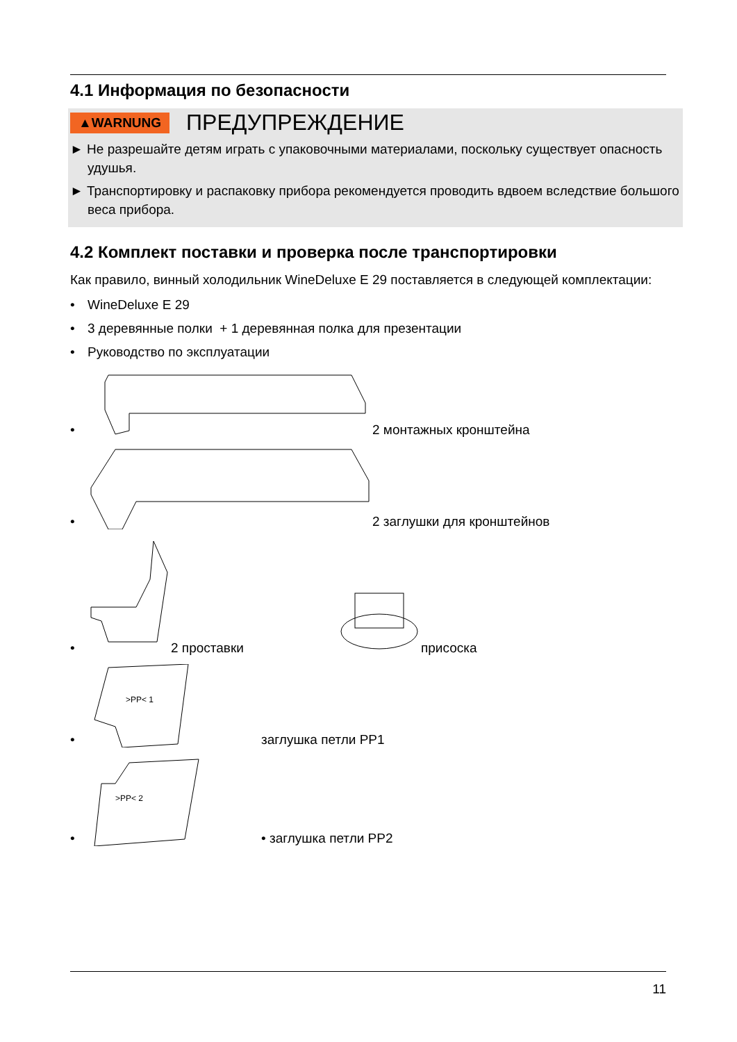4.1 Информация по безопасности
▲WARNUNG ПРЕДУПРЕЖДЕНИЕ
► Не разрешайте детям играть с упаковочными материалами, поскольку существует опасность удушья.
► Транспортировку и распаковку прибора рекомендуется проводить вдвоем вследствие большого веса прибора.
4.2 Комплект поставки и проверка после транспортировки
Как правило, винный холодильник WineDeluxe E 29 поставляется в следующей комплектации:
• WineDeluxe E 29
• 3 деревянные полки + 1 деревянная полка для презентации
• Руководство по эксплуатации
• 2 монтажных кронштейна
• 2 заглушки для кронштейнов
• 2 проставки присоска
•
>PP< 1
заглушка петли PP1
•
>PP< 2
• заглушка петли PP2
11